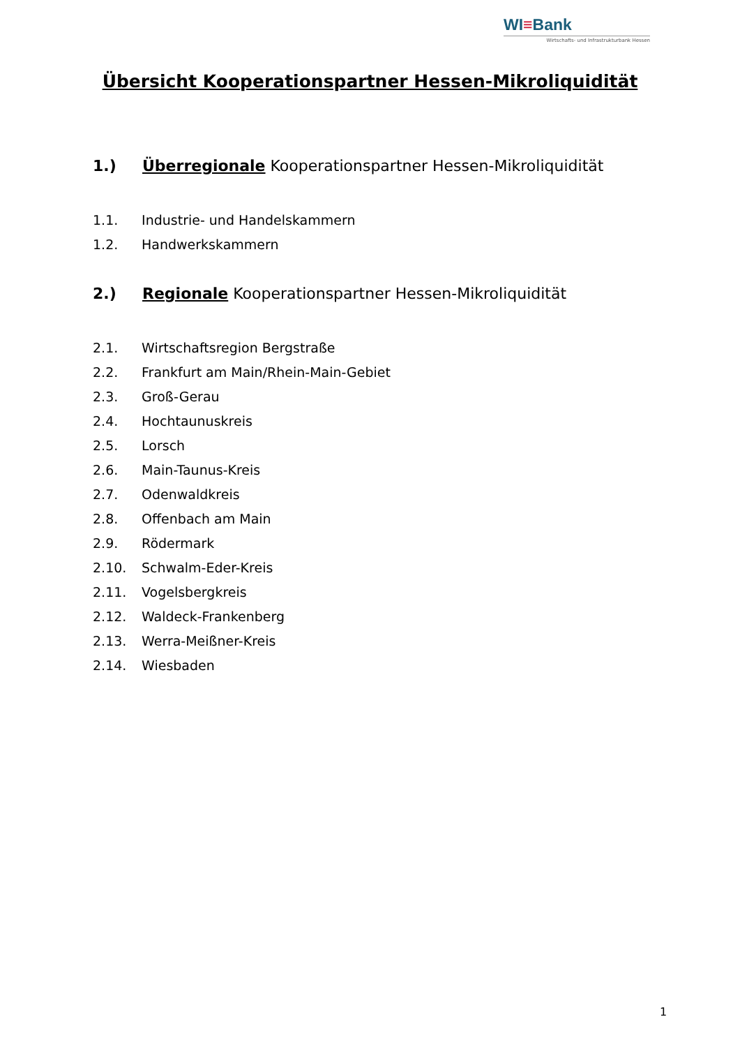WI≡Bank
Wirtschafts- und Infrastrukturbank Hessen
Übersicht Kooperationspartner Hessen-Mikroliquidität
1.) Überregionale Kooperationspartner Hessen-Mikroliquidität
1.1. Industrie- und Handelskammern
1.2. Handwerkskammern
2.) Regionale Kooperationspartner Hessen-Mikroliquidität
2.1. Wirtschaftsregion Bergstraße
2.2. Frankfurt am Main/Rhein-Main-Gebiet
2.3. Groß-Gerau
2.4. Hochtaunuskreis
2.5. Lorsch
2.6. Main-Taunus-Kreis
2.7. Odenwaldkreis
2.8. Offenbach am Main
2.9. Rödermark
2.10. Schwalm-Eder-Kreis
2.11. Vogelsbergkreis
2.12. Waldeck-Frankenberg
2.13. Werra-Meißner-Kreis
2.14. Wiesbaden
1